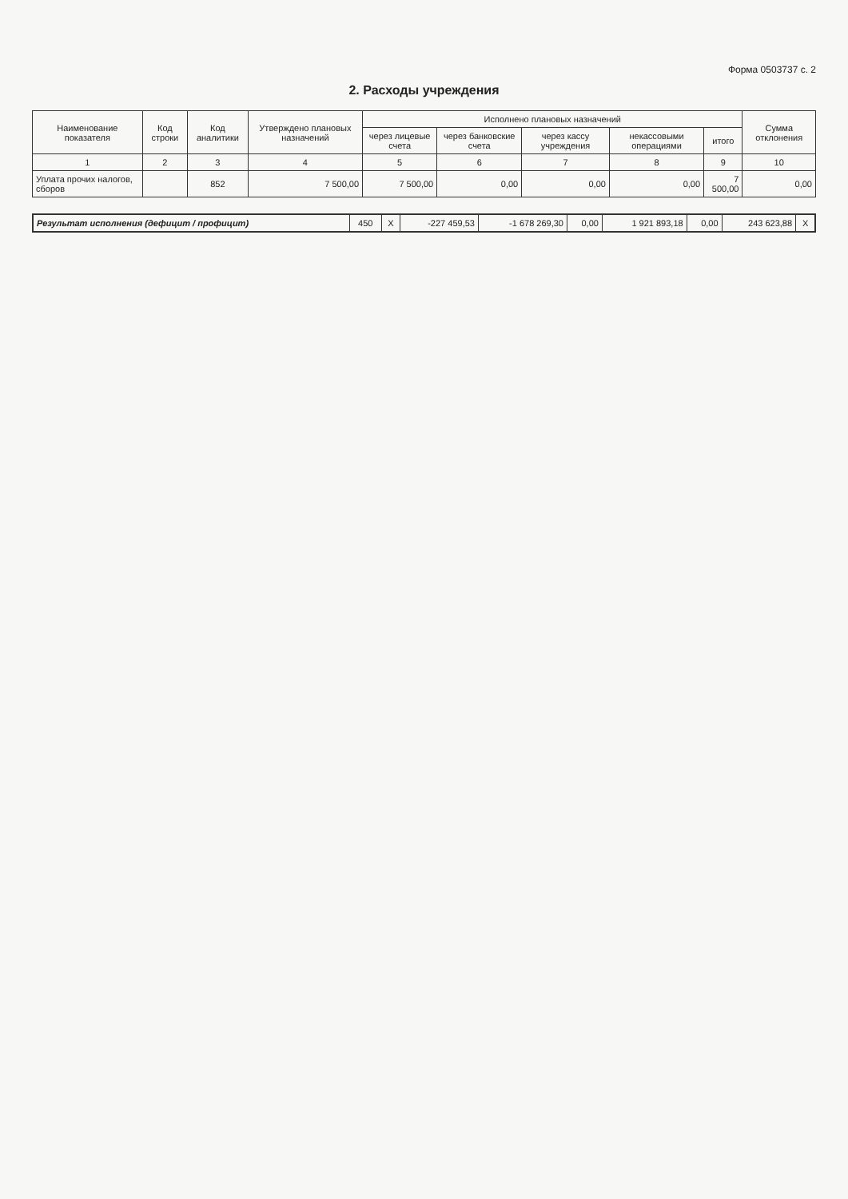Форма 0503737 с. 2
2. Расходы учреждения
| Наименование показателя | Код строки | Код аналитики | Утверждено плановых назначений | Исполнено плановых назначений | | | | | Сумма отклонения |
| --- | --- | --- | --- | --- | --- | --- | --- | --- | --- |
| | | | | через лицевые счета | через банковские счета | через кассу учреждения | некассовыми операциями | итого | |
| 1 | 2 | 3 | 4 | 5 | 6 | 7 | 8 | 9 | 10 |
| Уплата прочих налогов, сборов | | 852 | 7 500,00 | 7 500,00 | 0,00 | 0,00 | 0,00 | 7 500,00 | 0,00 |
| Результат исполнения (дефицит / профицит) | 450 | X | -227 459,53 | -1 678 269,30 | 0,00 | 1 921 893,18 | 0,00 | 243 623,88 | X |